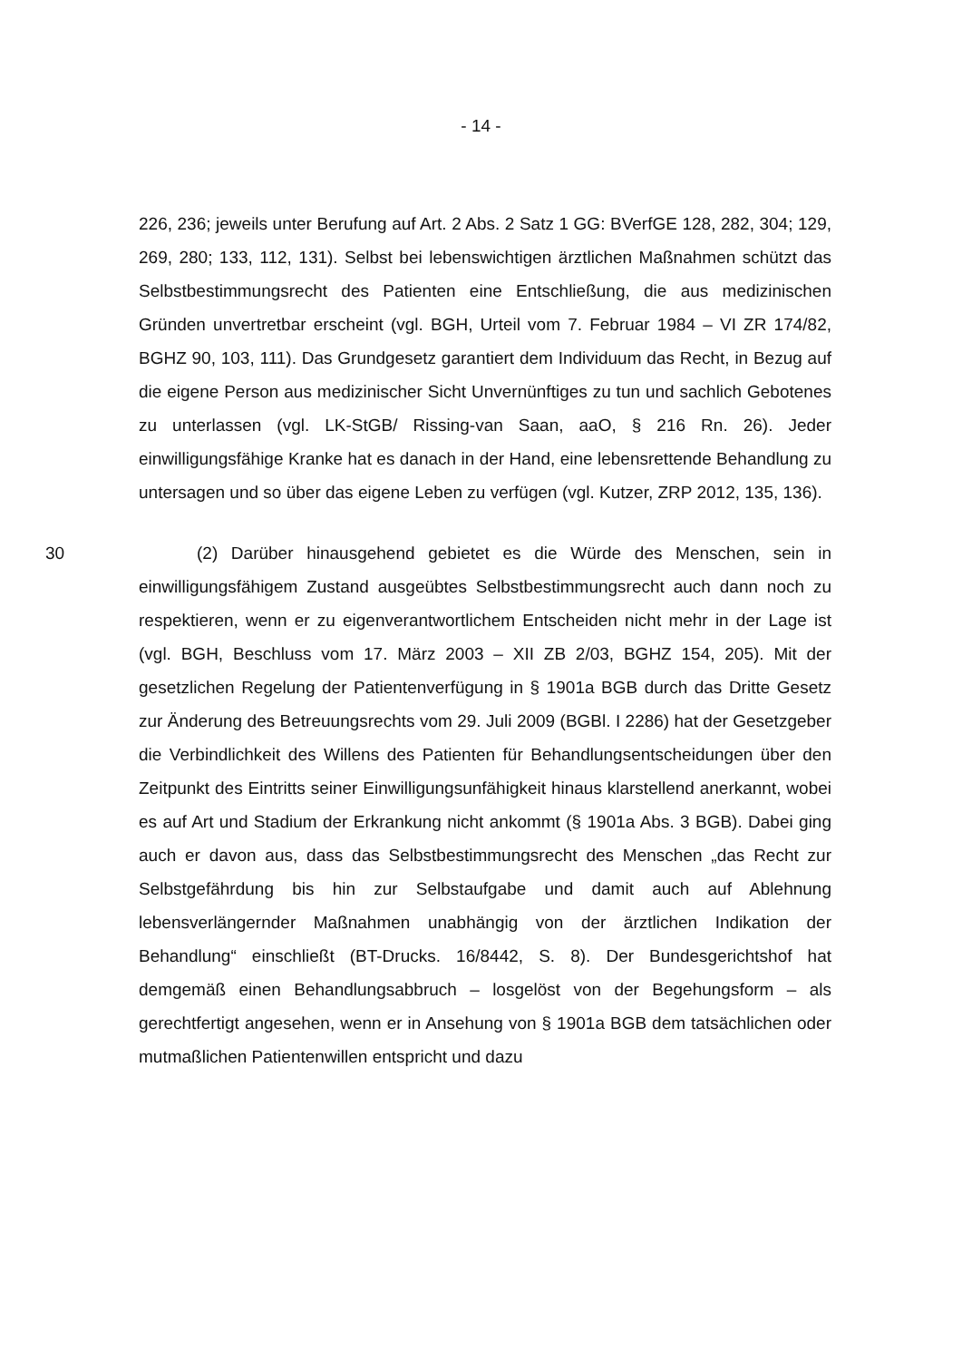- 14 -
226, 236; jeweils unter Berufung auf Art. 2 Abs. 2 Satz 1 GG: BVerfGE 128, 282, 304; 129, 269, 280; 133, 112, 131). Selbst bei lebenswichtigen ärztlichen Maßnahmen schützt das Selbstbestimmungsrecht des Patienten eine Entschließung, die aus medizinischen Gründen unvertretbar erscheint (vgl. BGH, Urteil vom 7. Februar 1984 – VI ZR 174/82, BGHZ 90, 103, 111). Das Grundgesetz garantiert dem Individuum das Recht, in Bezug auf die eigene Person aus medizinischer Sicht Unvernünftiges zu tun und sachlich Gebotenes zu unterlassen (vgl. LK-StGB/ Rissing-van Saan, aaO, § 216 Rn. 26). Jeder einwilligungsfähige Kranke hat es danach in der Hand, eine lebensrettende Behandlung zu untersagen und so über das eigene Leben zu verfügen (vgl. Kutzer, ZRP 2012, 135, 136).
30 (2) Darüber hinausgehend gebietet es die Würde des Menschen, sein in einwilligungsfähigem Zustand ausgeübtes Selbstbestimmungsrecht auch dann noch zu respektieren, wenn er zu eigenverantwortlichem Entscheiden nicht mehr in der Lage ist (vgl. BGH, Beschluss vom 17. März 2003 – XII ZB 2/03, BGHZ 154, 205). Mit der gesetzlichen Regelung der Patientenverfügung in § 1901a BGB durch das Dritte Gesetz zur Änderung des Betreuungsrechts vom 29. Juli 2009 (BGBl. I 2286) hat der Gesetzgeber die Verbindlichkeit des Willens des Patienten für Behandlungsentscheidungen über den Zeitpunkt des Eintritts seiner Einwilligungsunfähigkeit hinaus klarstellend anerkannt, wobei es auf Art und Stadium der Erkrankung nicht ankommt (§ 1901a Abs. 3 BGB). Dabei ging auch er davon aus, dass das Selbstbestimmungsrecht des Menschen „das Recht zur Selbstgefährdung bis hin zur Selbstaufgabe und damit auch auf Ablehnung lebensverlängernder Maßnahmen unabhängig von der ärztlichen Indikation der Behandlung“ einschließt (BT-Drucks. 16/8442, S. 8). Der Bundesgerichtshof hat demgemäß einen Behandlungsabbruch – losgelöst von der Begehungsform – als gerechtfertigt angesehen, wenn er in Ansehung von § 1901a BGB dem tatsächlichen oder mutmaßlichen Patientenwillen entspricht und dazu